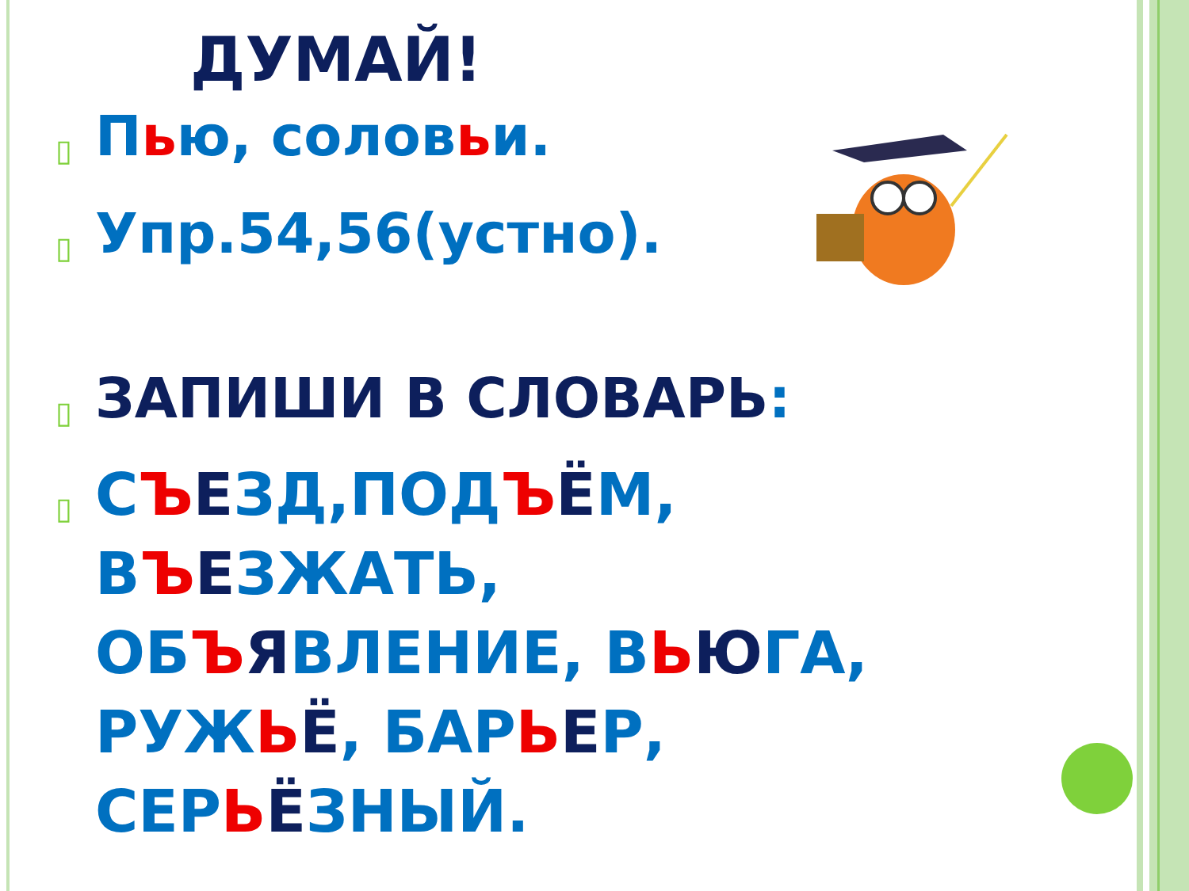ДУМАЙ!
▯ Пью, соловьи.
▯ Упр.54,56(устно).
▯ ЗАПИШИ В СЛОВАРЬ:
▯ СЪЕЗД,ПОДЪЁМ,
ВЪЕЗЖАТЬ,
ОБЪЯВЛЕНИЕ, ВЬЮГА,
РУЖЬЁ, БАРЬЕР,
СЕРЬЁЗНЫЙ.